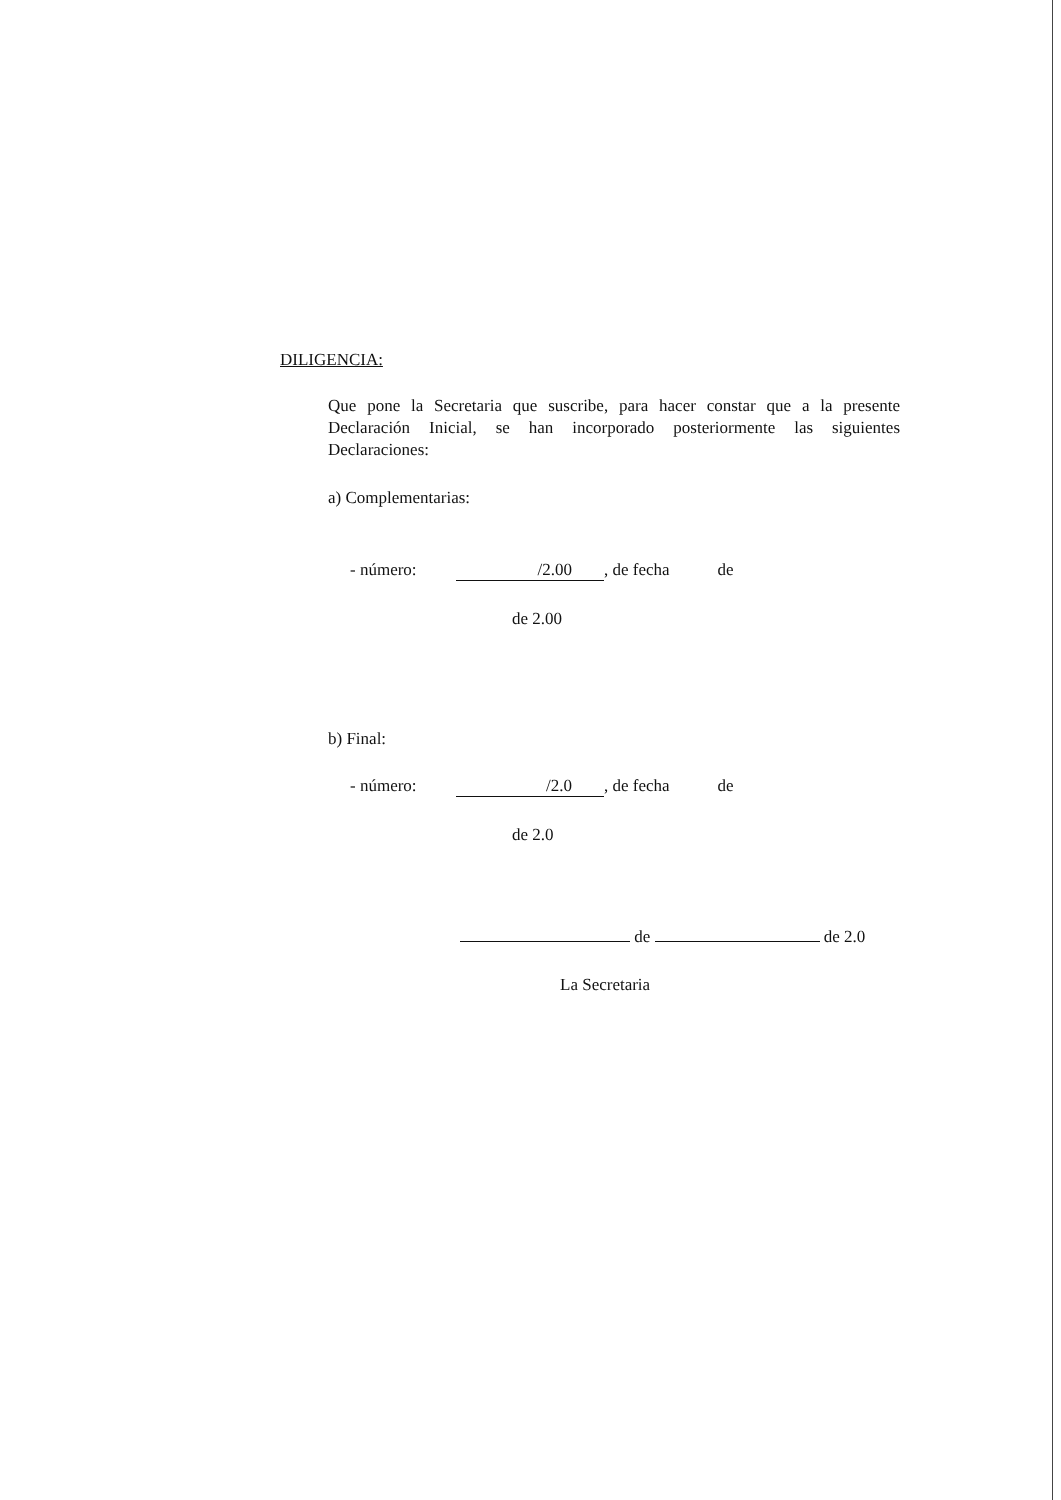DILIGENCIA:
Que pone la Secretaria que suscribe, para hacer constar que a la presente Declaración Inicial, se han incorporado posteriormente las siguientes Declaraciones:
a) Complementarias:
- número: /2.00, de fecha de
de 2.00
b) Final:
- número: /2.0, de fecha de
de 2.0
de de 2.0
La Secretaria